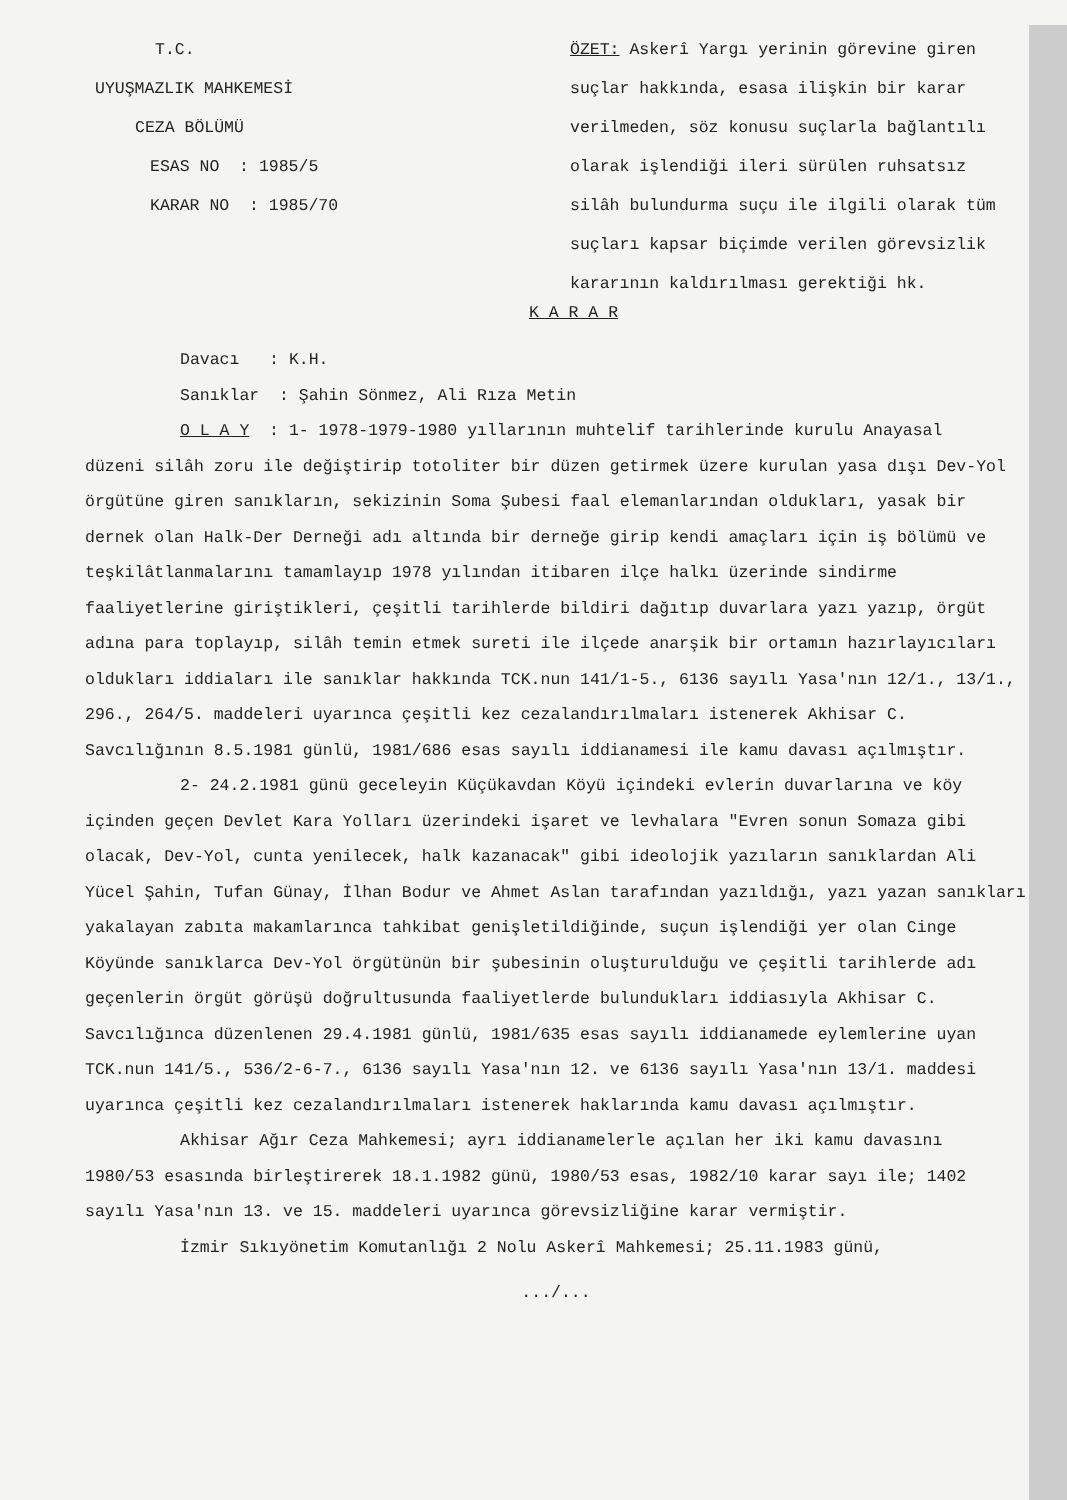T.C.
UYUŞMAZLIK MAHKEMESİ
CEZA BÖLÜMÜ
ESAS NO : 1985/5
KARAR NO : 1985/70
ÖZET: Askerî Yargı yerinin görevine giren suçlar hakkında, esasa ilişkin bir karar verilmeden, söz konusu suçlarla bağlantılı olarak işlendiği ileri sürülen ruhsatsız silâh bulundurma suçu ile ilgili olarak tüm suçları kapsar biçimde verilen görevsizlik kararının kaldırılması gerektiği hk.
K A R A R
Davacı : K.H.
Sanıklar : Şahin Sönmez, Ali Rıza Metin
O L A Y : 1- 1978-1979-1980 yıllarının muhtelif tarihlerinde kurulu Anayasal
düzeni silâh zoru ile değiştirip totoliter bir düzen getirmek üzere kurulan yasa dışı Dev-Yol örgütüne giren sanıkların, sekizinin Soma Şubesi faal elemanlarından oldukları, yasak bir dernek olan Halk-Der Derneği adı altında bir derneğe girip kendi amaçları için iş bölümü ve teşkilâtlanmalarını tamamlayıp 1978 yılından itibaren ilçe halkı üzerinde sindirme faaliyetlerine giriştikleri, çeşitli tarihlerde bildiri dağıtıp duvarlara yazı yazıp, örgüt adına para toplayıp, silâh temin etmek sureti ile ilçede anarşik bir ortamın hazırlayıcıları oldukları iddiaları ile sanıklar hakkında TCK.nun 141/1-5., 6136 sayılı Yasa'nın 12/1., 13/1., 296., 264/5. maddeleri uyarınca çeşitli kez cezalandırılmaları istenerek Akhisar C. Savcılığının 8.5.1981 günlü, 1981/686 esas sayılı iddianamesi ile kamu davası açılmıştır.
2- 24.2.1981 günü geceleyin Küçükavdan Köyü içindeki evlerin duvarlarına ve köy
içinden geçen Devlet Kara Yolları üzerindeki işaret ve levhalara "Evren sonun Somaza gibi olacak, Dev-Yol, cunta yenilecek, halk kazanacak" gibi ideolojik yazıların sanıklardan Ali Yücel Şahin, Tufan Günay, İlhan Bodur ve Ahmet Aslan tarafından yazıldığı, yazı yazan sanıkları yakalayan zabıta makamlarınca tahkibat genişletildiğinde, suçun işlendiği yer olan Cinge Köyünde sanıklarca Dev-Yol örgütünün bir şubesinin oluşturulduğu ve çeşitli tarihlerde adı geçenlerin örgüt görüşü doğrultusunda faaliyetlerde bulundukları iddiasıyla Akhisar C. Savcılığınca düzenlenen 29.4.1981 günlü, 1981/635 esas sayılı iddianamede eylemlerine uyan TCK.nun 141/5., 536/2-6-7., 6136 sayılı Yasa'nın 12. ve 6136 sayılı Yasa'nın 13/1. maddesi uyarınca çeşitli kez cezalandırılmaları istenerek haklarında kamu davası açılmıştır.
Akhisar Ağır Ceza Mahkemesi; ayrı iddianamelerle açılan her iki kamu davasını
1980/53 esasında birleştirerek 18.1.1982 günü, 1980/53 esas, 1982/10 karar sayı ile; 1402 sayılı Yasa'nın 13. ve 15. maddeleri uyarınca görevsizliğine karar vermiştir.
İzmir Sıkıyönetim Komutanlığı 2 Nolu Askerî Mahkemesi; 25.11.1983 günü,
.../...